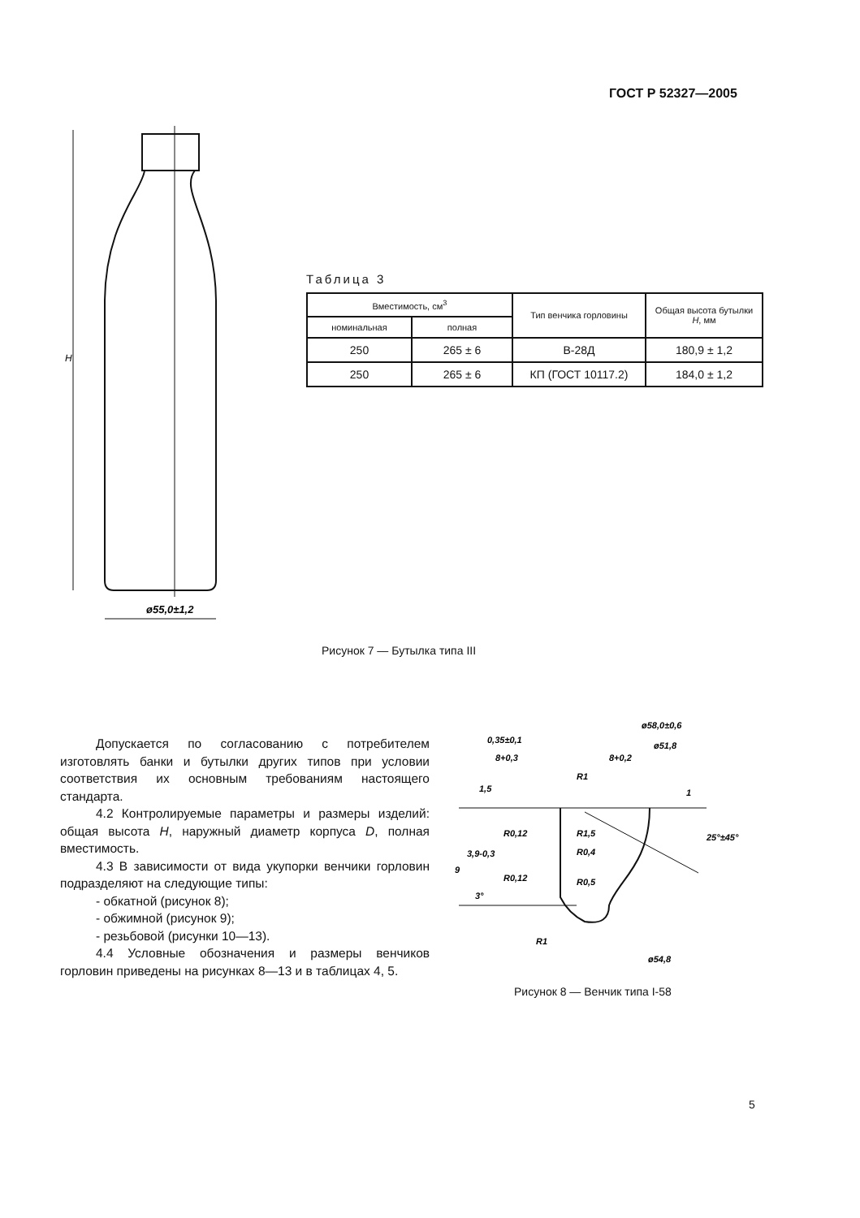ГОСТ Р 52327—2005
ø55,0±1,2
H
Таблица 3
| Вместимость, см<sup>3</sup> | | Тип венчика горловины | Общая высота бутылки H , мм |
| --- | --- | --- | --- |
| номинальная | полная | | |
| 250 | 265 ± 6 | В-28Д | 180,9 ± 1,2 |
| 250 | 265 ± 6 | КП (ГОСТ 10117.2) | 184,0 ± 1,2 |
Рисунок 7 — Бутылка типа III
Допускается по согласованию с потребителем изготовлять банки и бутылки других типов при условии соответствия их основным требованиям настоящего стандарта.
4.2 Контролируемые параметры и размеры изделий: общая высота H, наружный диаметр корпуса D, полная вместимость.
4.3 В зависимости от вида укупорки венчики горловин подразделяют на следующие типы:
- обкатной (рисунок 8);
- обжимной (рисунок 9);
- резьбовой (рисунки 10—13).
4.4 Условные обозначения и размеры венчиков горловин приведены на рисунках 8—13 и в таблицах 4, 5.
ø58,0±0,6
0,35±0,1
ø51,8
8+0,3
8+0,2
R1
R0,12
R1,5
R0,4
R0,12
R0,5
25°±45°
3°
R1
ø54,8
1,5
3,9-0,3
9
1
Рисунок 8 — Венчик типа I-58
5